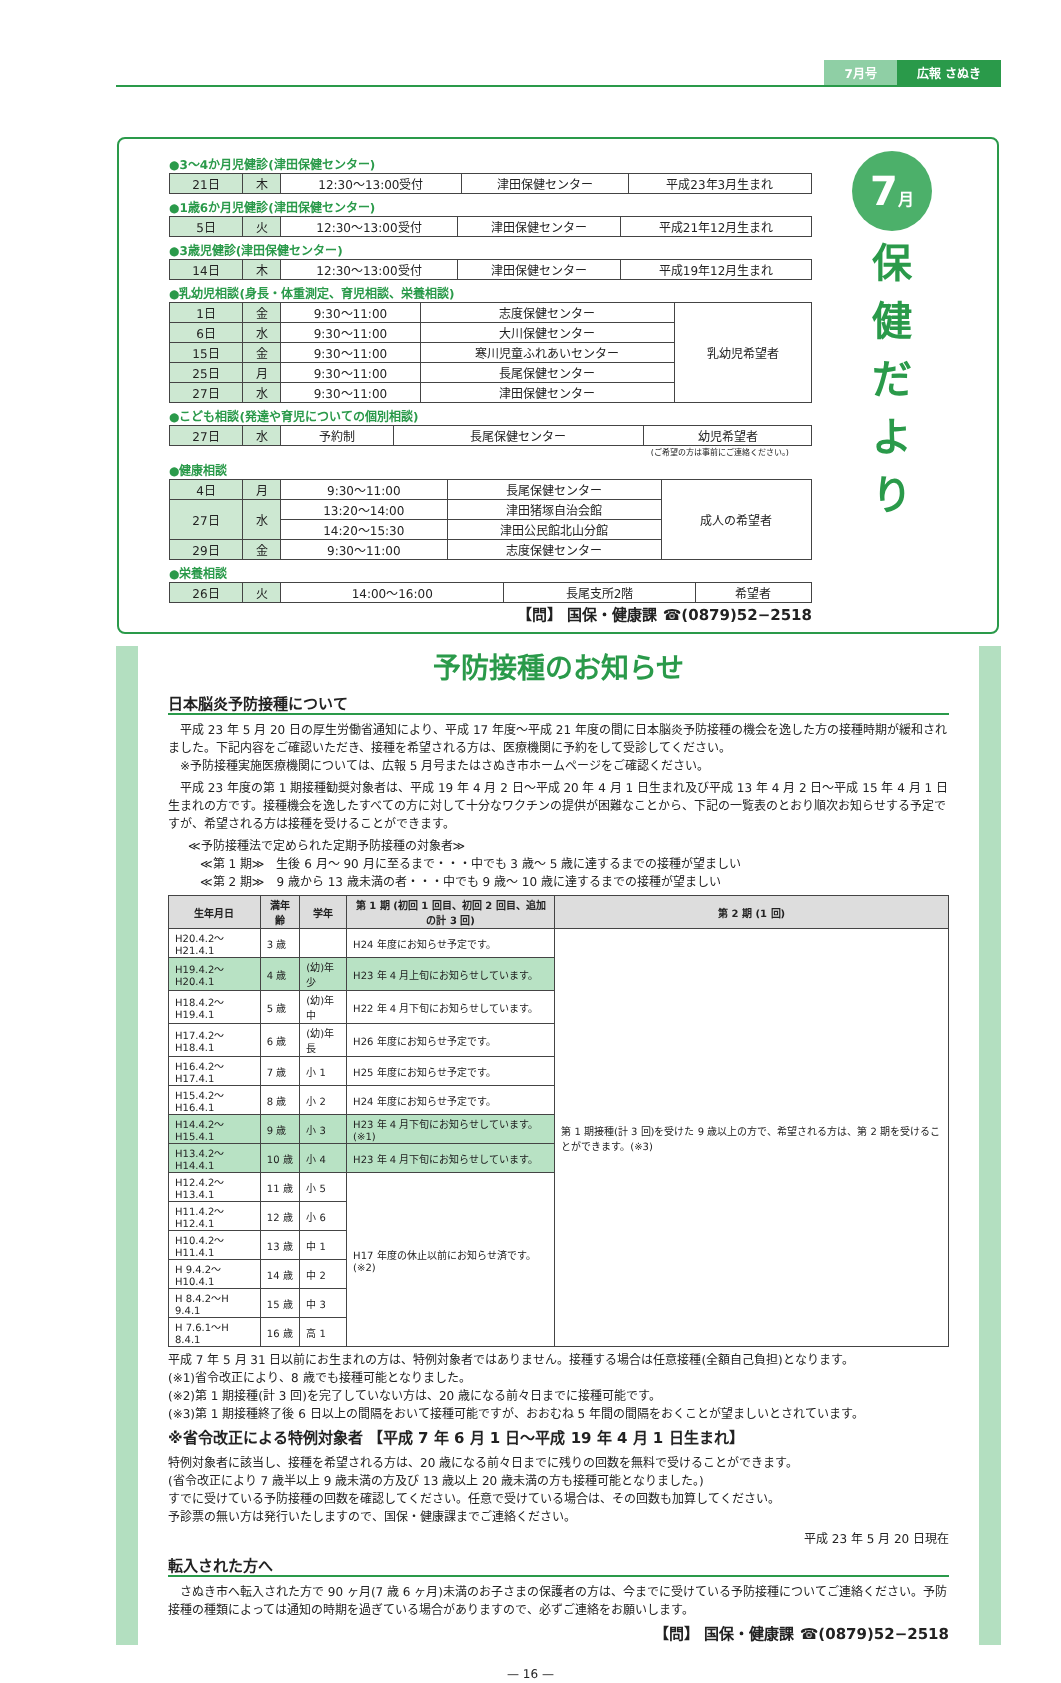7月号 広報 さぬき
●3～4か月児健診(津田保健センター)
| 21日 | 木 | 12:30～13:00受付 | 津田保健センター | 平成23年3月生まれ |
●1歳6か月児健診(津田保健センター)
| 5日 | 火 | 12:30～13:00受付 | 津田保健センター | 平成21年12月生まれ |
●3歳児健診(津田保健センター)
| 14日 | 木 | 12:30～13:00受付 | 津田保健センター | 平成19年12月生まれ |
●乳幼児相談(身長・体重測定、育児相談、栄養相談)
| 1日 | 金 | 9:30～11:00 | 志度保健センター | 乳幼児希望者 |
| 6日 | 水 | 9:30～11:00 | 大川保健センター | |
| 15日 | 金 | 9:30～11:00 | 寒川児童ふれあいセンター | |
| 25日 | 月 | 9:30～11:00 | 長尾保健センター | |
| 27日 | 水 | 9:30～11:00 | 津田保健センター | |
●こども相談(発達や育児についての個別相談)
| 27日 | 水 | 予約制 | 長尾保健センター | 幼児希望者 |
(ご希望の方は事前にご連絡ください。)
●健康相談
| 4日 | 月 | 9:30～11:00 | 長尾保健センター | 成人の希望者 |
| 27日 | 水 | 13:20～14:00 | 津田猪塚自治会館 | |
| | | 14:20～15:30 | 津田公民館北山分館 | |
| 29日 | 金 | 9:30～11:00 | 志度保健センター | |
●栄養相談
| 26日 | 火 | 14:00～16:00 | 長尾支所2階 | 希望者 |
【問】 国保・健康課 ☎(0879)52−2518
7月
保
健
だ
よ
り
予防接種のお知らせ
日本脳炎予防接種について
　平成 23 年 5 月 20 日の厚生労働省通知により、平成 17 年度～平成 21 年度の間に日本脳炎予防接種の機会を逸した方の接種時期が緩和されました。下記内容をご確認いただき、接種を希望される方は、医療機関に予約をして受診してください。
　※予防接種実施医療機関については、広報 5 月号またはさぬき市ホームページをご確認ください。
　平成 23 年度の第 1 期接種勧奨対象者は、平成 19 年 4 月 2 日～平成 20 年 4 月 1 日生まれ及び平成 13 年 4 月 2 日～平成 15 年 4 月 1 日生まれの方です。接種機会を逸したすべての方に対して十分なワクチンの提供が困難なことから、下記の一覧表のとおり順次お知らせする予定ですが、希望される方は接種を受けることができます。
≪予防接種法で定められた定期予防接種の対象者≫
　≪第 1 期≫　生後 6 月～ 90 月に至るまで・・・中でも 3 歳～ 5 歳に達するまでの接種が望ましい
　≪第 2 期≫　9 歳から 13 歳未満の者・・・中でも 9 歳～ 10 歳に達するまでの接種が望ましい
| 生年月日 | 満年齢 | 学年 | 第 1 期 (初回 1 回目、初回 2 回目、追加の計 3 回) | 第 2 期 (1 回) |
| --- | --- | --- | --- | --- |
| H20.4.2～H21.4.1 | 3 歳 | | H24 年度にお知らせ予定です。 | 第 1 期接種(計 3 回)を受けた 9 歳以上の方で、希望される方は、第 2 期を受けることができます。(※3) |
| H19.4.2～H20.4.1 | 4 歳 | (幼)年少 | H23 年 4 月上旬にお知らせしています。 | |
| H18.4.2～H19.4.1 | 5 歳 | (幼)年中 | H22 年 4 月下旬にお知らせしています。 | |
| H17.4.2～H18.4.1 | 6 歳 | (幼)年長 | H26 年度にお知らせ予定です。 | |
| H16.4.2～H17.4.1 | 7 歳 | 小 1 | H25 年度にお知らせ予定です。 | |
| H15.4.2～H16.4.1 | 8 歳 | 小 2 | H24 年度にお知らせ予定です。 | |
| H14.4.2～H15.4.1 | 9 歳 | 小 3 | H23 年 4 月下旬にお知らせしています。(※1) | |
| H13.4.2～H14.4.1 | 10 歳 | 小 4 | H23 年 4 月下旬にお知らせしています。 | |
| H12.4.2～H13.4.1 | 11 歳 | 小 5 | H17 年度の休止以前にお知らせ済です。(※2) | |
| H11.4.2～H12.4.1 | 12 歳 | 小 6 | | |
| H10.4.2～H11.4.1 | 13 歳 | 中 1 | | |
| H 9.4.2～H10.4.1 | 14 歳 | 中 2 | | |
| H 8.4.2～H 9.4.1 | 15 歳 | 中 3 | | |
| H 7.6.1～H 8.4.1 | 16 歳 | 高 1 | | |
平成 7 年 5 月 31 日以前にお生まれの方は、特例対象者ではありません。接種する場合は任意接種(全額自己負担)となります。
(※1)省令改正により、8 歳でも接種可能となりました。
(※2)第 1 期接種(計 3 回)を完了していない方は、20 歳になる前々日までに接種可能です。
(※3)第 1 期接種終了後 6 日以上の間隔をおいて接種可能ですが、おおむね 5 年間の間隔をおくことが望ましいとされています。
※省令改正による特例対象者 【平成 7 年 6 月 1 日～平成 19 年 4 月 1 日生まれ】
特例対象者に該当し、接種を希望される方は、20 歳になる前々日までに残りの回数を無料で受けることができます。
(省令改正により 7 歳半以上 9 歳未満の方及び 13 歳以上 20 歳未満の方も接種可能となりました。)
すでに受けている予防接種の回数を確認してください。任意で受けている場合は、その回数も加算してください。
予診票の無い方は発行いたしますので、国保・健康課までご連絡ください。
平成 23 年 5 月 20 日現在
転入された方へ
　さぬき市へ転入された方で 90 ヶ月(7 歳 6 ヶ月)未満のお子さまの保護者の方は、今までに受けている予防接種についてご連絡ください。予防接種の種類によっては通知の時期を過ぎている場合がありますので、必ずご連絡をお願いします。
【問】 国保・健康課 ☎(0879)52−2518
— 16 —